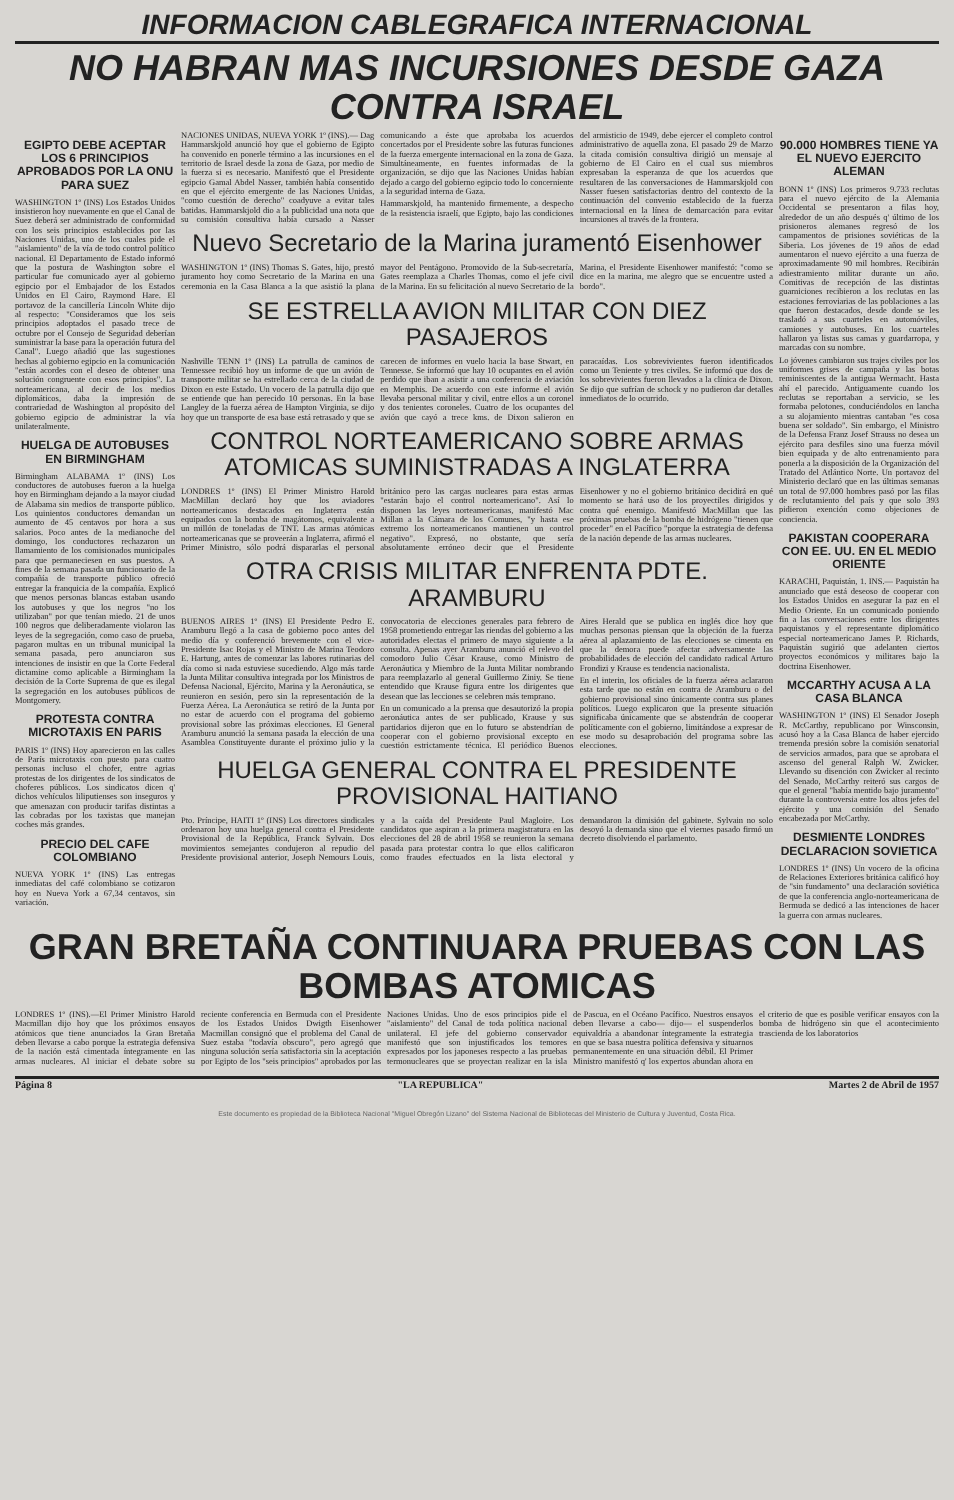INFORMACION CABLEGRAFICA INTERNACIONAL
NO HABRAN MAS INCURSIONES DESDE GAZA CONTRA ISRAEL
EGIPTO DEBE ACEPTAR LOS 6 PRINCIPIOS APROBADOS POR LA ONU PARA SUEZ
WASHINGTON 1º (INS) Los Estados Unidos insistieron hoy nuevamente en que el Canal de Suez deberá ser administrado de conformidad con los seis principios establecidos por las Naciones Unidas, uno de los cuales pide el "aislamiento" de la vía de todo control político nacional. El Departamento de Estado informó que la postura de Washington sobre el particular fue comunicado ayer al gobierno egipcio por el Embajador de los Estados Unidos en El Cairo, Raymond Hare. El portavoz de la cancillería Lincoln White dijo al respecto: "Consideramos que los seis principios adoptados el pasado trece de octubre por el Consejo de Seguridad deberían suministrar la base para la operación futura del Canal". Luego añadió que las sugestiones hechas al gobierno egipcio en la comunicación "están acordes con el deseo de obtener una solución congruente con esos principios". La norteamericana, al decir de los medios diplomáticos, daba la impresión de contrariedad de Washington al propósito del gobierno egipcio de administrar la vía unilateralmente.
HUELGA DE AUTOBUSES EN BIRMINGHAM
Birmingham ALABAMA 1º (INS) Los conductores de autobuses fueron a la huelga hoy en Birmingham dejando a la mayor ciudad de Alabama sin medios de transporte público. Los quinientos conductores demandan un aumento de 45 centavos por hora a sus salarios. Poco antes de la medianoche del domingo, los conductores rechazaron un llamamiento de los comisionados municipales para que permaneciesen en sus puestos. A fines de la semana pasada un funcionario de la compañía de transporte público ofreció entregar la franquicia de la compañía. Explicó que menos personas blancas estaban usando los autobuses y que los negros "no los utilizaban" por que tenían miedo. 21 de unos 100 negros que deliberadamente violaron las leyes de la segregación, como caso de prueba, pagaron multas en un tribunal municipal la semana pasada, pero anunciaron sus intenciones de insistir en que la Corte Federal dictamine como aplicable a Birmingham la decisión de la Corte Suprema de que es ilegal la segregación en los autobuses públicos de Montgomery.
PROTESTA CONTRA MICROTAXIS EN PARIS
PARIS 1º (INS) Hoy aparecieron en las calles de París microtaxis con puesto para cuatro personas incluso el chofer, entre agrias protestas de los dirigentes de los sindicatos de choferes públicos. Los sindicatos dicen q' dichos vehículos liliputienses son inseguros y que amenazan con producir tarifas distintas a las cobradas por los taxistas que manejan coches más grandes.
PRECIO DEL CAFE COLOMBIANO
NUEVA YORK 1º (INS) Las entregas inmediatas del café colombiano se cotizaron hoy en Nueva York a 67,34 centavos, sin variación.
NACIONES UNIDAS, NUEVA YORK 1º (INS).— Dag Hammarskjold anunció hoy que el gobierno de Egipto ha convenido en ponerle término a las incursiones en el territorio de Israel desde la zona de Gaza, por medio de la fuerza si es necesario. Manifestó que el Presidente egipcio Gamal Abdel Nasser, también había consentido en que el ejército emergente de las Naciones Unidas, "como cuestión de derecho" coadyuve a evitar tales batidas. Hammarskjold dio a la publicidad una nota que su comisión consultiva había cursado a Nasser comunicando a éste que aprobaba los acuerdos concertados por el Presidente sobre las futuras funciones de la fuerza emergente internacional en la zona de Gaza. Simultáneamente, en fuentes informadas de la organización, se dijo que las Naciones Unidas habían dejado a cargo del gobierno egipcio todo lo concerniente a la seguridad interna de Gaza.
Hammarskjold, ha mantenido firmemente, a despecho de la resistencia israelí, que Egipto, bajo las condiciones del armisticio de 1949, debe ejercer el completo control administrativo de aquella zona. El pasado 29 de Marzo la citada comisión consultiva dirigió un mensaje al gobierno de El Cairo en el cual sus miembros expresaban la esperanza de que los acuerdos que resultaren de las conversaciones de Hammarskjold con Nasser fuesen satisfactorias dentro del contexto de la continuación del convenio establecido de la fuerza internacional en la línea de demarcación para evitar incursiones al través de la frontera.
Nuevo Secretario de la Marina juramentó Eisenhower
WASHINGTON 1º (INS) Thomas S. Gates, hijo, prestó juramento hoy como Secretario de la Marina en una ceremonia en la Casa Blanca a la que asistió la plana mayor del Pentágono. Promovido de la Sub-secretaría, Gates reemplaza a Charles Thomas, como el jefe civil de la Marina. En su felicitación al nuevo Secretario de la Marina, el Presidente Eisenhower manifestó: "como se dice en la marina, me alegro que se encuentre usted a bordo".
SE ESTRELLA AVION MILITAR CON DIEZ PASAJEROS
Nashville TENN 1º (INS) La patrulla de caminos de Tennessee recibió hoy un informe de que un avión de transporte militar se ha estrellado cerca de la ciudad de Dixon en este Estado. Un vocero de la patrulla dijo que se entiende que han perecido 10 personas. En la base Langley de la fuerza aérea de Hampton Virginia, se dijo hoy que un transporte de esa base está retrasado y que se carecen de informes en vuelo hacia la base Stwart, en Tennesse. Se informó que hay 10 ocupantes en el avión perdido que iban a asistir a una conferencia de aviación en Memphis. De acuerdo con este informe el avión llevaba personal militar y civil, entre ellos a un coronel y dos tenientes coroneles. Cuatro de los ocupantes del avión que cayó a trece kms. de Dixon salieron en paracaídas. Los sobrevivientes fueron identificados como un Teniente y tres civiles. Se informó que dos de los sobrevivientes fueron llevados a la clínica de Dixon. Se dijo que sufrían de schock y no pudieron dar detalles inmediatos de lo ocurrido.
CONTROL NORTEAMERICANO SOBRE ARMAS ATOMICAS SUMINISTRADAS A INGLATERRA
LONDRES 1º (INS) El Primer Ministro Harold MacMillan declaró hoy que los aviadores norteamericanos destacados en Inglaterra están equipados con la bomba de magátomos, equivalente a un millón de toneladas de TNT. Las armas atómicas norteamericanas que se proveerán a Inglaterra, afirmó el Primer Ministro, sólo podrá dispararlas el personal británico pero las cargas nucleares para estas armas "estarán bajo el control norteamericano". Así lo disponen las leyes norteamericanas, manifestó Mac Millan a la Cámara de los Comunes, "y hasta ese extremo los norteamericanos mantienen un control negativo". Expresó, no obstante, que sería absolutamente erróneo decir que el Presidente Eisenhower y no el gobierno británico decidirá en qué momento se hará uso de los proyectiles dirigidos y contra qué enemigo. Manifestó MacMillan que las próximas pruebas de la bomba de hidrógeno "tienen que proceder" en el Pacífico "porque la estrategia de defensa de la nación depende de las armas nucleares.
OTRA CRISIS MILITAR ENFRENTA PDTE. ARAMBURU
BUENOS AIRES 1º (INS) El Presidente Pedro E. Aramburu llegó a la casa de gobierno poco antes del medio día y conferenció brevemente con el vice-Presidente Isac Rojas y el Ministro de Marina Teodoro E. Hartung, antes de comenzar las labores rutinarias del día como si nada estuviese sucediendo. Algo más tarde la Junta Militar consultiva integrada por los Ministros de Defensa Nacional, Ejército, Marina y la Aeronáutica, se reunieron en sesión, pero sin la representación de la Fuerza Aérea. La Aeronáutica se retiró de la Junta por no estar de acuerdo con el programa del gobierno provisional sobre las próximas elecciones. El General Aramburu anunció la semana pasada la elección de una Asamblea Constituyente durante el próximo julio y la convocatoria de elecciones generales para febrero de 1958 prometiendo entregar las riendas del gobierno a las autoridades electas el primero de mayo siguiente a la consulta. Apenas ayer Aramburu anunció el relevo del comodoro Julio César Krause, como Ministro de Aeronáutica y Miembro de la Junta Militar nombrando para reemplazarlo al general Guillermo Ziniy. Se tiene entendido que Krause figura entre los dirigentes que desean que las lecciones se celebren más temprano.
En un comunicado a la prensa que desautorizó la propia aeronáutica antes de ser publicado, Krause y sus partidarios dijeron que en lo futuro se abstendrían de cooperar con el gobierno provisional excepto en cuestión estrictamente técnica. El periódico Buenos Aires Herald que se publica en inglés dice hoy que muchas personas piensan que la objeción de la fuerza aérea al aplazamiento de las elecciones se cimenta en que la demora puede afectar adversamente las probabilidades de elección del candidato radical Arturo Frondizi y Krause es tendencia nacionalista.
En el interin, los oficiales de la fuerza aérea aclararon esta tarde que no están en contra de Aramburu o del gobierno provisional sino únicamente contra sus planes políticos. Luego explicaron que la presente situación significaba únicamente que se abstendrán de cooperar políticamente con el gobierno, limitándose a expresar de ese modo su desaprobación del programa sobre las elecciones.
HUELGA GENERAL CONTRA EL PRESIDENTE PROVISIONAL HAITIANO
Pto. Príncipe, HAITI 1º (INS) Los directores sindicales ordenaron hoy una huelga general contra el Presidente Provisional de la República, Franck Sylvain. Dos movimientos semejantes condujeron al repudio del Presidente provisional anterior, Joseph Nemours Louis, y a la caída del Presidente Paul Magloire. Los candidatos que aspiran a la primera magistratura en las elecciones del 28 de abril 1958 se reunieron la semana pasada para protestar contra lo que ellos calificaron como fraudes efectuados en la lista electoral y demandaron la dimisión del gabinete. Sylvain no solo desoyó la demanda sino que el viernes pasado firmó un decreto disolviendo el parlamento.
90.000 HOMBRES TIENE YA EL NUEVO EJERCITO ALEMAN
BONN 1º (INS) Los primeros 9.733 reclutas para el nuevo ejército de la Alemania Occidental se presentaron a filas hoy, alrededor de un año después q' último de los prisioneros alemanes regresó de los campamentos de prisiones soviéticas de la Siberia. Los jóvenes de 19 años de edad aumentaron el nuevo ejército a una fuerza de aproximadamente 90 mil hombres. Recibirán adiestramiento militar durante un año. Comitivas de recepción de las distintas guarniciones recibieron a los reclutas en las estaciones ferroviarias de las poblaciones a las que fueron destacados, desde donde se les trasladó a sus cuarteles en automóviles, camiones y autobuses. En los cuarteles hallaron ya listas sus camas y guardarropa, y marcadas con su nombre.
Lo jóvenes cambiaron sus trajes civiles por los uniformes grises de campaña y las botas reminiscentes de la antigua Wermacht. Hasta ahí el parecido. Antiguamente cuando los reclutas se reportaban a servicio, se les formaba pelotones, conduciéndolos en lancha a su alojamiento mientras cantaban "es cosa buena ser soldado". Sin embargo, el Ministro de la Defensa Franz Josef Strauss no desea un ejército para desfiles sino una fuerza móvil bien equipada y de alto entrenamiento para ponerla a la disposición de la Organización del Tratado del Atlántico Norte. Un portavoz del Ministerio declaró que en las últimas semanas un total de 97.000 hombres pasó por las filas de reclutamiento del país y que solo 393 pidieron exención como objeciones de conciencia.
PAKISTAN COOPERARA CON EE. UU. EN EL MEDIO ORIENTE
KARACHI, Paquistán, 1. INS.— Paquistán ha anunciado que está deseoso de cooperar con los Estados Unidos en asegurar la paz en el Medio Oriente. En un comunicado poniendo fin a las conversaciones entre los dirigentes paquistanos y el representante diplomático especial norteamericano James P. Richards, Paquistán sugirió que adelanten ciertos proyectos económicos y militares bajo la doctrina Eisenhower.
MCCARTHY ACUSA A LA CASA BLANCA
WASHINGTON 1º (INS) El Senador Joseph R. McCarthy, republicano por Winsconsin, acusó hoy a la Casa Blanca de haber ejercido tremenda presión sobre la comisión senatorial de servicios armados, para que se aprobara el ascenso del general Ralph W. Zwicker. Llevando su disención con Zwicker al recinto del Senado, McCarthy reiteró sus cargos de que el general "había mentido bajo juramento" durante la controversia entre los altos jefes del ejército y una comisión del Senado encabezada por McCarthy.
DESMIENTE LONDRES DECLARACION SOVIETICA
LONDRES 1º (INS) Un vocero de la oficina de Relaciones Exteriores británica calificó hoy de "sin fundamento" una declaración soviética de que la conferencia anglo-norteamericana de Bermuda se dedicó a las intenciones de hacer la guerra con armas nucleares.
GRAN BRETAÑA CONTINUARA PRUEBAS CON LAS BOMBAS ATOMICAS
LONDRES 1º (INS).—El Primer Ministro Harold Macmillan dijo hoy que los próximos ensayos atómicos que tiene anunciados la Gran Bretaña deben llevarse a cabo porque la estrategia defensiva de la nación está cimentada íntegramente en las armas nucleares. Al iniciar el debate sobre su reciente conferencia en Bermuda con el Presidente de los Estados Unidos Dwigth Eisenhower Macmillan consignó que el problema del Canal de Suez estaba "todavía obscuro", pero agregó que ninguna solución sería satisfactoria sin la aceptación por Egipto de los "seis principios" aprobados por las Naciones Unidas. Uno de esos principios pide el "aislamiento" del Canal de toda política nacional unilateral. El jefe del gobierno conservador manifestó que son injustificados los temores expresados por los japoneses respecto a las pruebas termonucleares que se proyectan realizar en la isla de Pascua, en el Océano Pacífico. Nuestros ensayos deben llevarse a cabo— dijo— el suspenderlos equivaldría a abandonar íntegramente la estrategia en que se basa nuestra política defensiva y situarnos permanentemente en una situación débil. El Primer Ministro manifestó q' los expertos abundan ahora en el criterio de que es posible verificar ensayos con la bomba de hidrógeno sin que el acontecimiento trascienda de los laboratorios
Página 8 "LA REPUBLICA" Martes 2 de Abril de 1957
Este documento es propiedad de la Biblioteca Nacional "Miguel Obregón Lizano" del Sistema Nacional de Bibliotecas del Ministerio de Cultura y Juventud, Costa Rica.